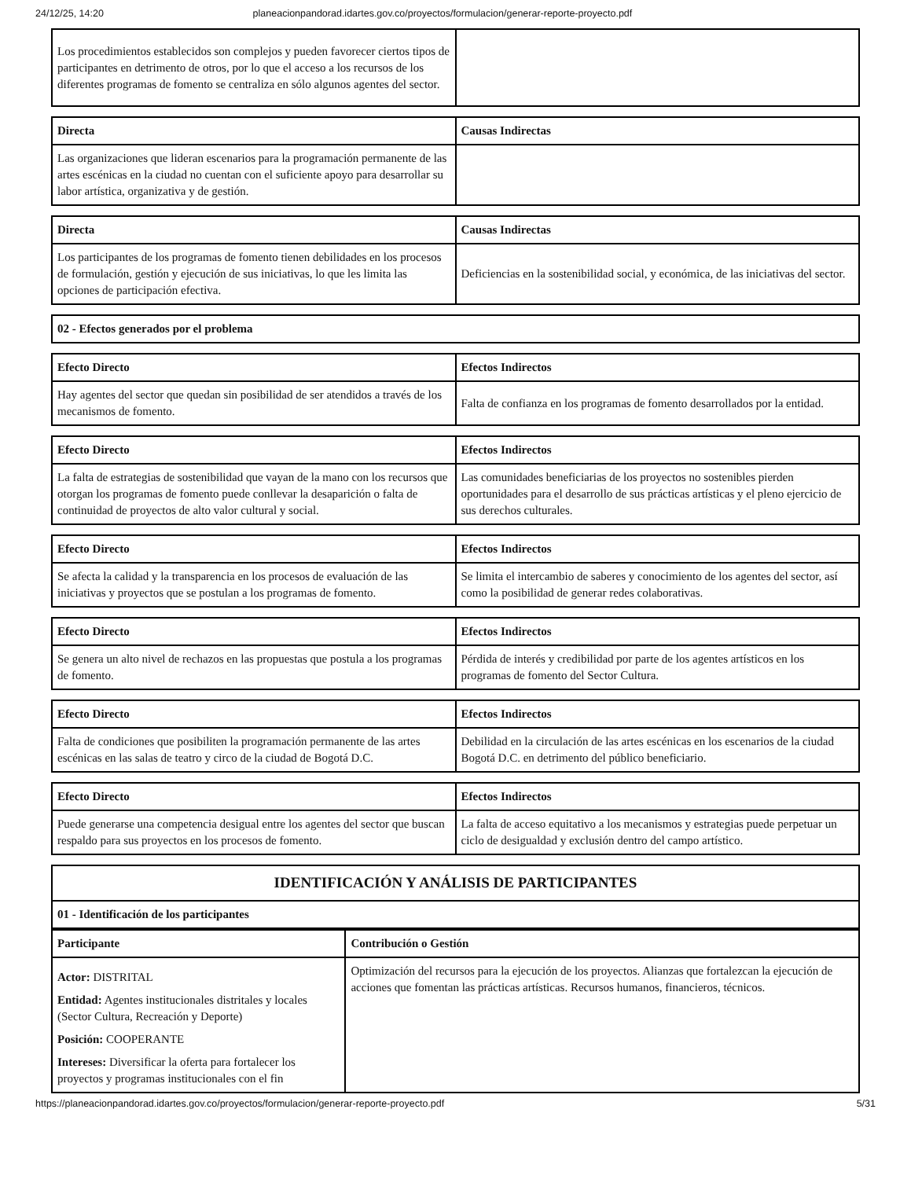24/12/25, 14:20 planeacionpandorad.idartes.gov.co/proyectos/formulacion/generar-reporte-proyecto.pdf
| Los procedimientos establecidos son complejos y pueden favorecer ciertos tipos de participantes en detrimento de otros, por lo que el acceso a los recursos de los diferentes programas de fomento se centraliza en sólo algunos agentes del sector. | |
| Directa | Causas Indirectas |
| --- | --- |
| Las organizaciones que lideran escenarios para la programación permanente de las artes escénicas en la ciudad no cuentan con el suficiente apoyo para desarrollar su labor artística, organizativa y de gestión. | |
| Directa | Causas Indirectas |
| --- | --- |
| Los participantes de los programas de fomento tienen debilidades en los procesos de formulación, gestión y ejecución de sus iniciativas, lo que les limita las opciones de participación efectiva. | Deficiencias en la sostenibilidad social, y económica, de las iniciativas del sector. |
| 02 - Efectos generados por el problema |
| --- |
| Efecto Directo | Efectos Indirectos |
| --- | --- |
| Hay agentes del sector que quedan sin posibilidad de ser atendidos a través de los mecanismos de fomento. | Falta de confianza en los programas de fomento desarrollados por la entidad. |
| Efecto Directo | Efectos Indirectos |
| --- | --- |
| La falta de estrategias de sostenibilidad que vayan de la mano con los recursos que otorgan los programas de fomento puede conllevar la desaparición o falta de continuidad de proyectos de alto valor cultural y social. | Las comunidades beneficiarias de los proyectos no sostenibles pierden oportunidades para el desarrollo de sus prácticas artísticas y el pleno ejercicio de sus derechos culturales. |
| Efecto Directo | Efectos Indirectos |
| --- | --- |
| Se afecta la calidad y la transparencia en los procesos de evaluación de las iniciativas y proyectos que se postulan a los programas de fomento. | Se limita el intercambio de saberes y conocimiento de los agentes del sector, así como la posibilidad de generar redes colaborativas. |
| Efecto Directo | Efectos Indirectos |
| --- | --- |
| Se genera un alto nivel de rechazos en las propuestas que postula a los programas de fomento. | Pérdida de interés y credibilidad por parte de los agentes artísticos en los programas de fomento del Sector Cultura. |
| Efecto Directo | Efectos Indirectos |
| --- | --- |
| Falta de condiciones que posibiliten la programación permanente de las artes escénicas en las salas de teatro y circo de la ciudad de Bogotá D.C. | Debilidad en la circulación de las artes escénicas en los escenarios de la ciudad Bogotá D.C. en detrimento del público beneficiario. |
| Efecto Directo | Efectos Indirectos |
| --- | --- |
| Puede generarse una competencia desigual entre los agentes del sector que buscan respaldo para sus proyectos en los procesos de fomento. | La falta de acceso equitativo a los mecanismos y estrategias puede perpetuar un ciclo de desigualdad y exclusión dentro del campo artístico. |
| IDENTIFICACIÓN Y ANÁLISIS DE PARTICIPANTES |
| --- |
| 01 - Identificación de los participantes |
| Participante | Contribución o Gestión |
| --- | --- |
| Actor: DISTRITAL Entidad: Agentes institucionales distritales y locales (Sector Cultura, Recreación y Deporte) Posición: COOPERANTE Intereses: Diversificar la oferta para fortalecer los proyectos y programas institucionales con el fin | Optimización del recursos para la ejecución de los proyectos. Alianzas que fortalezcan la ejecución de acciones que fomentan las prácticas artísticas. Recursos humanos, financieros, técnicos. |
https://planeacionpandorad.idartes.gov.co/proyectos/formulacion/generar-reporte-proyecto.pdf 5/31